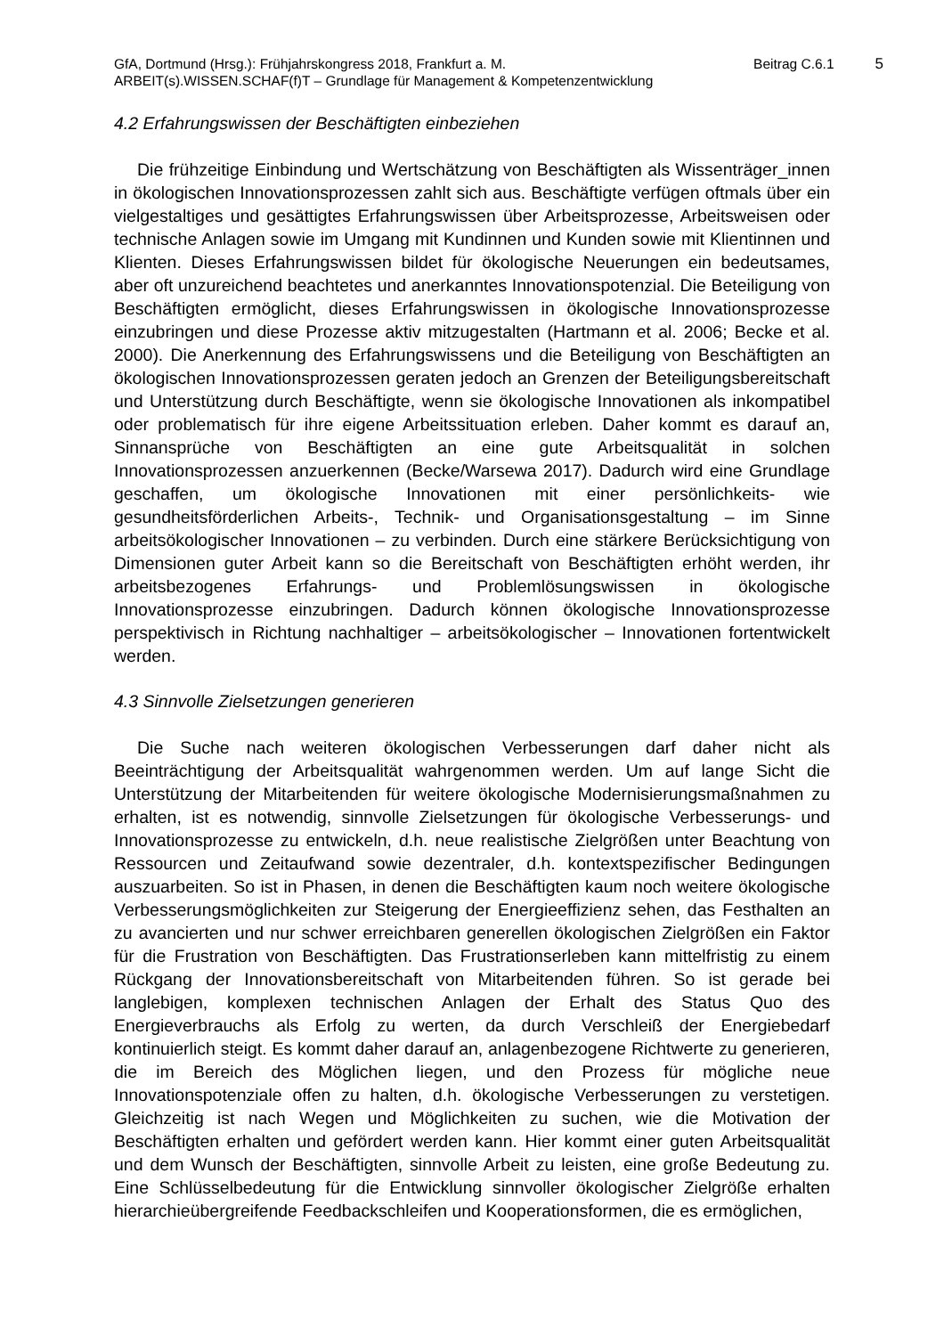GfA, Dortmund (Hrsg.): Frühjahrskongress 2018, Frankfurt a. M. Beitrag C.6.1 5
ARBEIT(s).WISSEN.SCHAF(f)T – Grundlage für Management & Kompetenzentwicklung
4.2 Erfahrungswissen der Beschäftigten einbeziehen
Die frühzeitige Einbindung und Wertschätzung von Beschäftigten als Wissenträger_innen in ökologischen Innovationsprozessen zahlt sich aus. Beschäftigte verfügen oftmals über ein vielgestaltiges und gesättigtes Erfahrungswissen über Arbeitsprozesse, Arbeitsweisen oder technische Anlagen sowie im Umgang mit Kundinnen und Kunden sowie mit Klientinnen und Klienten. Dieses Erfahrungswissen bildet für ökologische Neuerungen ein bedeutsames, aber oft unzureichend beachtetes und anerkanntes Innovationspotenzial. Die Beteiligung von Beschäftigten ermöglicht, dieses Erfahrungswissen in ökologische Innovationsprozesse einzubringen und diese Prozesse aktiv mitzugestalten (Hartmann et al. 2006; Becke et al. 2000). Die Anerkennung des Erfahrungswissens und die Beteiligung von Beschäftigten an ökologischen Innovationsprozessen geraten jedoch an Grenzen der Beteiligungsbereitschaft und Unterstützung durch Beschäftigte, wenn sie ökologische Innovationen als inkompatibel oder problematisch für ihre eigene Arbeitssituation erleben. Daher kommt es darauf an, Sinnansprüche von Beschäftigten an eine gute Arbeitsqualität in solchen Innovationsprozessen anzuerkennen (Becke/Warsewa 2017). Dadurch wird eine Grundlage geschaffen, um ökologische Innovationen mit einer persönlichkeits- wie gesundheitsförderlichen Arbeits-, Technik- und Organisationsgestaltung – im Sinne arbeitsökologischer Innovationen – zu verbinden. Durch eine stärkere Berücksichtigung von Dimensionen guter Arbeit kann so die Bereitschaft von Beschäftigten erhöht werden, ihr arbeitsbezogenes Erfahrungs- und Problemlösungswissen in ökologische Innovationsprozesse einzubringen. Dadurch können ökologische Innovationsprozesse perspektivisch in Richtung nachhaltiger – arbeitsökologischer – Innovationen fortentwickelt werden.
4.3 Sinnvolle Zielsetzungen generieren
Die Suche nach weiteren ökologischen Verbesserungen darf daher nicht als Beeinträchtigung der Arbeitsqualität wahrgenommen werden. Um auf lange Sicht die Unterstützung der Mitarbeitenden für weitere ökologische Modernisierungsmaßnahmen zu erhalten, ist es notwendig, sinnvolle Zielsetzungen für ökologische Verbesserungs- und Innovationsprozesse zu entwickeln, d.h. neue realistische Zielgrößen unter Beachtung von Ressourcen und Zeitaufwand sowie dezentraler, d.h. kontextspezifischer Bedingungen auszuarbeiten. So ist in Phasen, in denen die Beschäftigten kaum noch weitere ökologische Verbesserungsmöglichkeiten zur Steigerung der Energieeffizienz sehen, das Festhalten an zu avancierten und nur schwer erreichbaren generellen ökologischen Zielgrößen ein Faktor für die Frustration von Beschäftigten. Das Frustrationserleben kann mittelfristig zu einem Rückgang der Innovationsbereitschaft von Mitarbeitenden führen. So ist gerade bei langlebigen, komplexen technischen Anlagen der Erhalt des Status Quo des Energieverbrauchs als Erfolg zu werten, da durch Verschleiß der Energiebedarf kontinuierlich steigt. Es kommt daher darauf an, anlagenbezogene Richtwerte zu generieren, die im Bereich des Möglichen liegen, und den Prozess für mögliche neue Innovationspotenziale offen zu halten, d.h. ökologische Verbesserungen zu verstetigen. Gleichzeitig ist nach Wegen und Möglichkeiten zu suchen, wie die Motivation der Beschäftigten erhalten und gefördert werden kann. Hier kommt einer guten Arbeitsqualität und dem Wunsch der Beschäftigten, sinnvolle Arbeit zu leisten, eine große Bedeutung zu. Eine Schlüsselbedeutung für die Entwicklung sinnvoller ökologischer Zielgröße erhalten hierarchieübergreifende Feedbackschleifen und Kooperationsformen, die es ermöglichen,